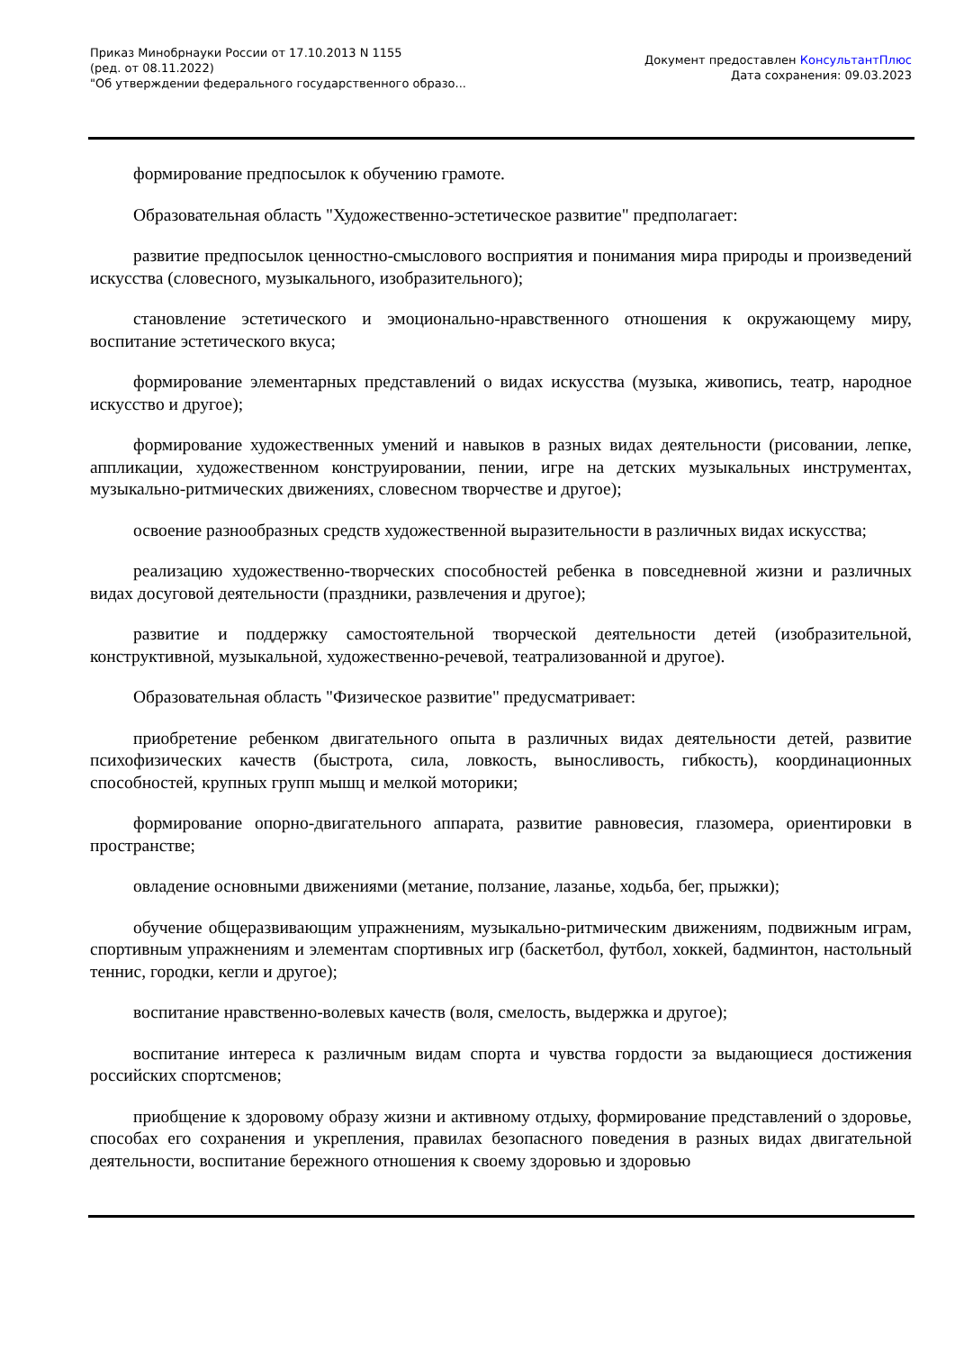Приказ Минобрнауки России от 17.10.2013 N 1155
(ред. от 08.11.2022)
"Об утверждении федерального государственного образо...
Документ предоставлен КонсультантПлюс
Дата сохранения: 09.03.2023
формирование предпосылок к обучению грамоте.
Образовательная область "Художественно-эстетическое развитие" предполагает:
развитие предпосылок ценностно-смыслового восприятия и понимания мира природы и произведений искусства (словесного, музыкального, изобразительного);
становление эстетического и эмоционально-нравственного отношения к окружающему миру, воспитание эстетического вкуса;
формирование элементарных представлений о видах искусства (музыка, живопись, театр, народное искусство и другое);
формирование художественных умений и навыков в разных видах деятельности (рисовании, лепке, аппликации, художественном конструировании, пении, игре на детских музыкальных инструментах, музыкально-ритмических движениях, словесном творчестве и другое);
освоение разнообразных средств художественной выразительности в различных видах искусства;
реализацию художественно-творческих способностей ребенка в повседневной жизни и различных видах досуговой деятельности (праздники, развлечения и другое);
развитие и поддержку самостоятельной творческой деятельности детей (изобразительной, конструктивной, музыкальной, художественно-речевой, театрализованной и другое).
Образовательная область "Физическое развитие" предусматривает:
приобретение ребенком двигательного опыта в различных видах деятельности детей, развитие психофизических качеств (быстрота, сила, ловкость, выносливость, гибкость), координационных способностей, крупных групп мышц и мелкой моторики;
формирование опорно-двигательного аппарата, развитие равновесия, глазомера, ориентировки в пространстве;
овладение основными движениями (метание, ползание, лазанье, ходьба, бег, прыжки);
обучение общеразвивающим упражнениям, музыкально-ритмическим движениям, подвижным играм, спортивным упражнениям и элементам спортивных игр (баскетбол, футбол, хоккей, бадминтон, настольный теннис, городки, кегли и другое);
воспитание нравственно-волевых качеств (воля, смелость, выдержка и другое);
воспитание интереса к различным видам спорта и чувства гордости за выдающиеся достижения российских спортсменов;
приобщение к здоровому образу жизни и активному отдыху, формирование представлений о здоровье, способах его сохранения и укрепления, правилах безопасного поведения в разных видах двигательной деятельности, воспитание бережного отношения к своему здоровью и здоровью